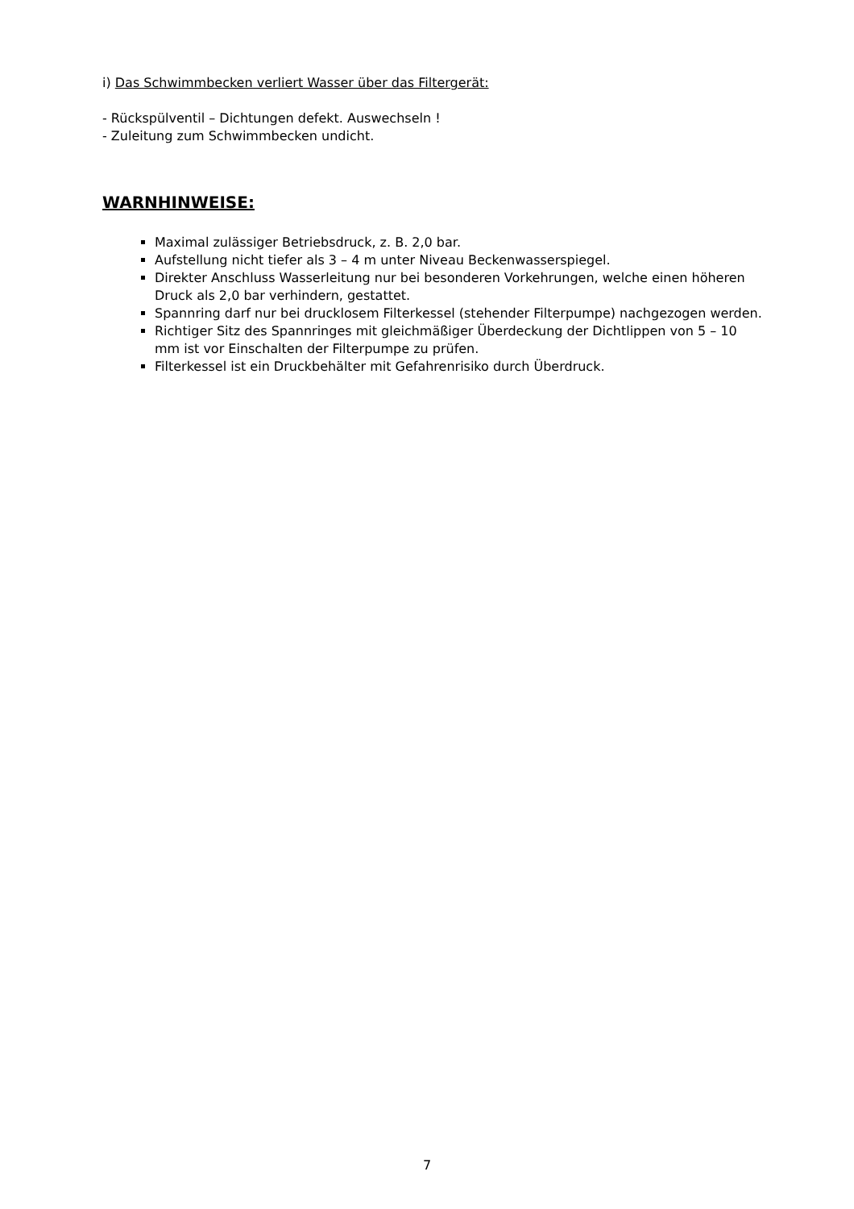i) Das Schwimmbecken verliert Wasser über das Filtergerät:
- Rückspülventil – Dichtungen defekt. Auswechseln !
- Zuleitung zum Schwimmbecken undicht.
WARNHINWEISE:
Maximal zulässiger Betriebsdruck, z. B. 2,0 bar.
Aufstellung nicht tiefer als 3 – 4 m unter Niveau Beckenwasserspiegel.
Direkter Anschluss Wasserleitung nur bei besonderen Vorkehrungen, welche einen höheren Druck als 2,0 bar verhindern, gestattet.
Spannring darf nur bei drucklosem Filterkessel (stehender Filterpumpe) nachgezogen werden.
Richtiger Sitz des Spannringes mit gleichmäßiger Überdeckung der Dichtlippen von 5 – 10 mm ist vor Einschalten der Filterpumpe zu prüfen.
Filterkessel ist ein Druckbehälter mit Gefahrenrisiko durch Überdruck.
7